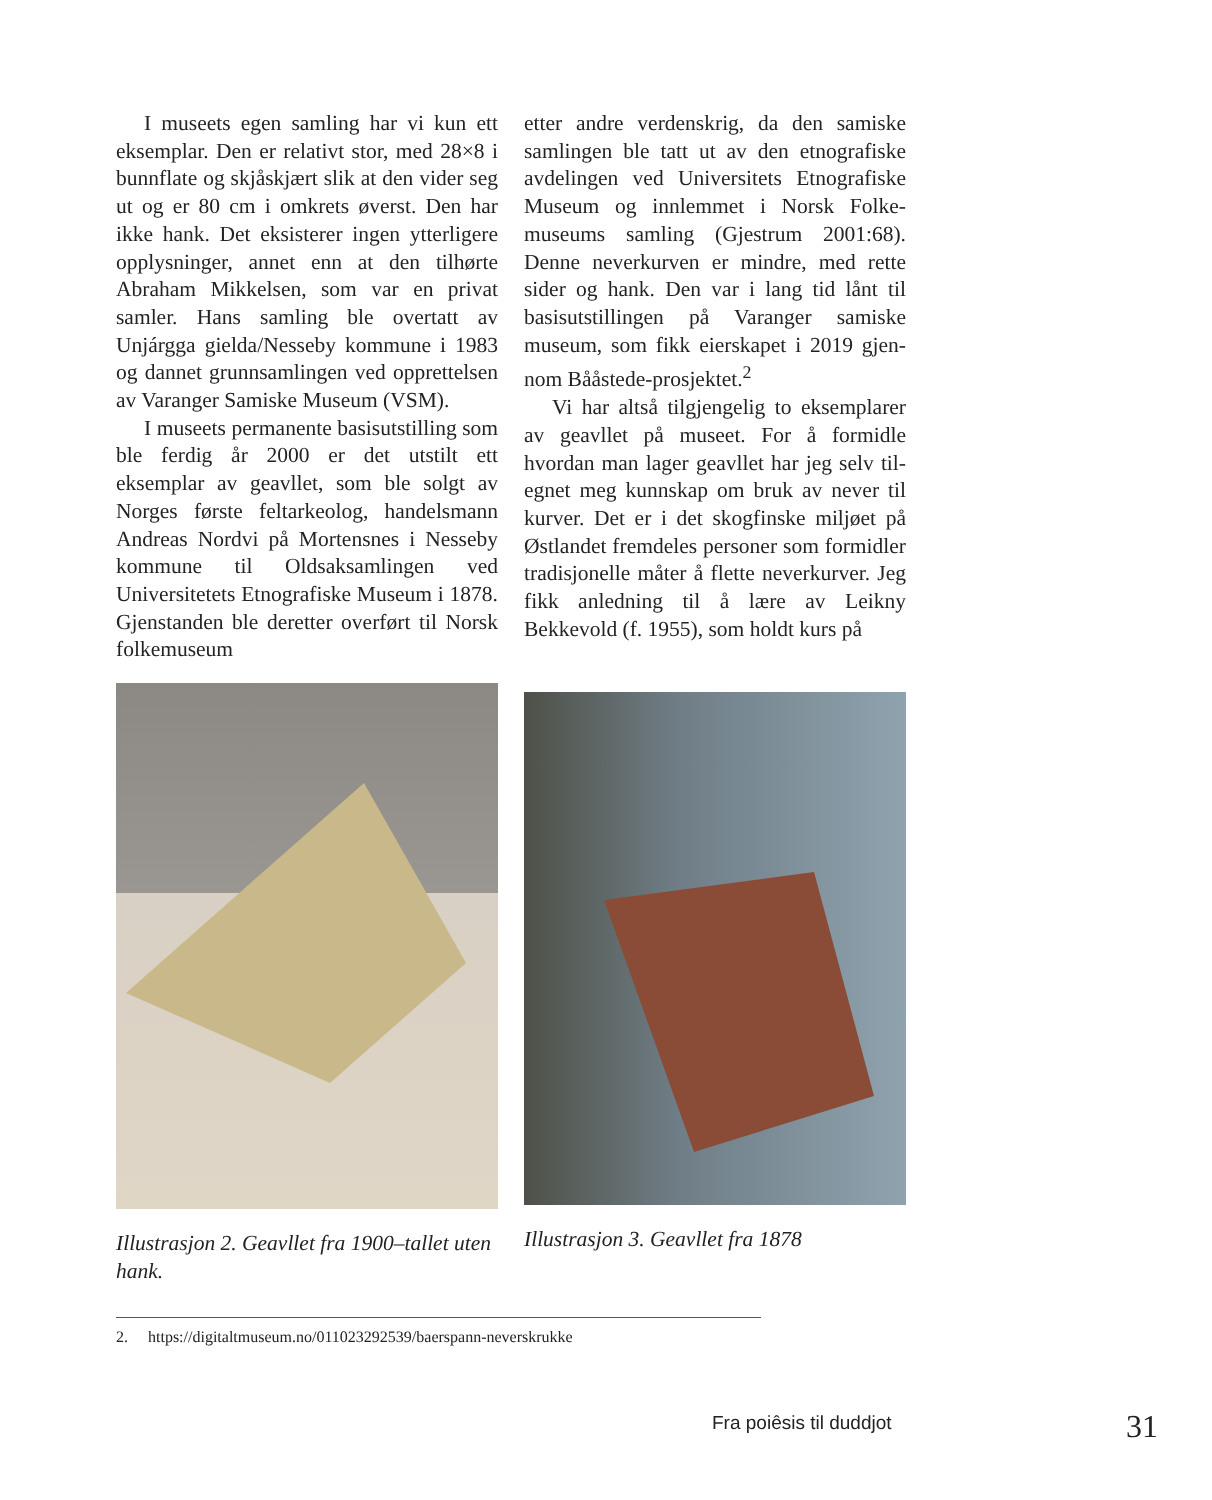I museets egen samling har vi kun ett eksemplar. Den er relativt stor, med 28×8 i bunnflate og skjåskjært slik at den vider seg ut og er 80 cm i omkrets øverst. Den har ikke hank. Det eksisterer ingen ytterligere opplysninger, annet enn at den tilhørte Abraham Mikkelsen, som var en privat samler. Hans samling ble overtatt av Unjárgga gielda/Nesseby kommune i 1983 og dannet grunnsamlingen ved opprettelsen av Varanger Samiske Museum (VSM).
I museets permanente basisutstilling som ble ferdig år 2000 er det utstilt ett eksemplar av geavllet, som ble solgt av Norges første feltarkeolog, handelsmann Andreas Nordvi på Mortensnes i Nesseby kommune til Oldsaksamlingen ved Universitetets Etno­grafiske Museum i 1878. Gjenstanden ble deretter overført til Norsk folkemuseum
etter andre verdenskrig, da den samiske samlingen ble tatt ut av den etnografiske avdelingen ved Universitets Etnografiske Museum og innlemmet i Norsk Folke­museums samling (Gjestrum 2001:68). Denne neverkurven er mindre, med rette sider og hank. Den var i lang tid lånt til basisutstillingen på Varanger samiske museum, som fikk eierskapet i 2019 gjen­nom Bååstede-prosjektet.<sup>2</sup>
Vi har altså tilgjengelig to eksemplarer av geavllet på museet. For å formidle hvordan man lager geavllet har jeg selv til­egnet meg kunnskap om bruk av never til kurver. Det er i det skogfinske miljøet på Østlandet fremdeles personer som formidler tradisjonelle måter å flette neverkurver. Jeg fikk anledning til å lære av Leikny Bekkevold (f. 1955), som holdt kurs på
Illustrasjon 2. Geavllet fra 1900–tallet uten hank.
Illustrasjon 3. Geavllet fra 1878
2. https://digitaltmuseum.no/011023292539/baerspann-neverskrukke
Fra poiêsis til duddjot 31